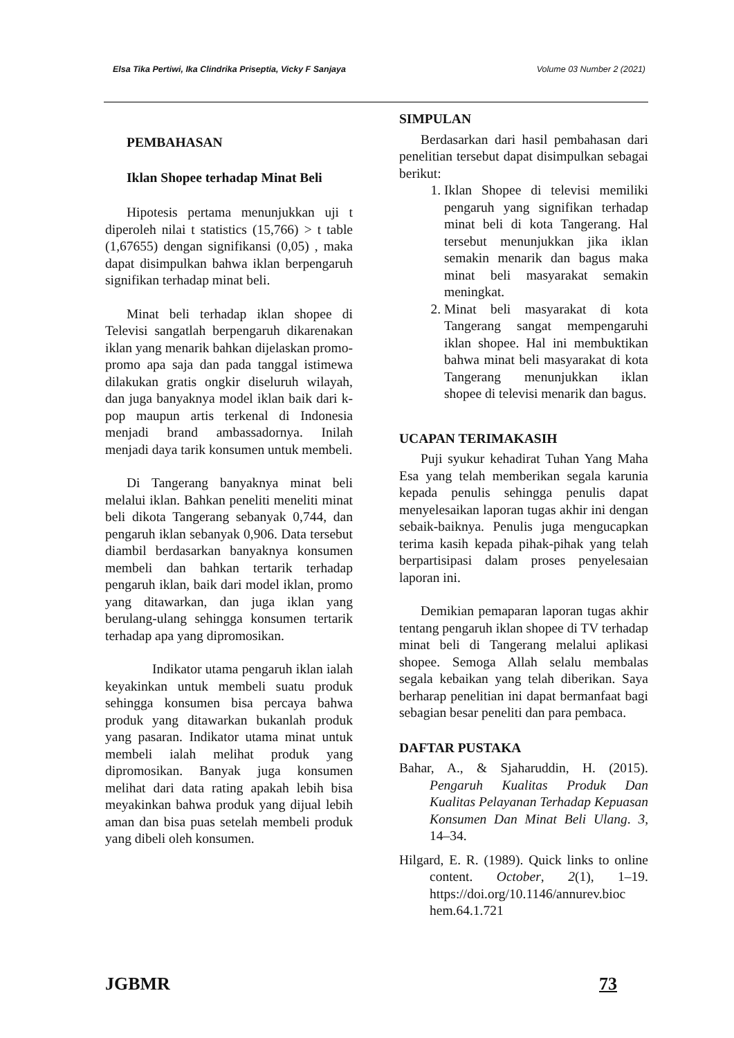Elsa Tika Pertiwi, Ika Clindrika Priseptia, Vicky F Sanjaya Volume 03 Number 2 (2021)
PEMBAHASAN
Iklan Shopee terhadap Minat Beli
Hipotesis pertama menunjukkan uji t diperoleh nilai t statistics (15,766) > t table (1,67655) dengan signifikansi (0,05) , maka dapat disimpulkan bahwa iklan berpengaruh signifikan terhadap minat beli.
Minat beli terhadap iklan shopee di Televisi sangatlah berpengaruh dikarenakan iklan yang menarik bahkan dijelaskan promo-promo apa saja dan pada tanggal istimewa dilakukan gratis ongkir diseluruh wilayah, dan juga banyaknya model iklan baik dari k-pop maupun artis terkenal di Indonesia menjadi brand ambassadornya. Inilah menjadi daya tarik konsumen untuk membeli.
Di Tangerang banyaknya minat beli melalui iklan. Bahkan peneliti meneliti minat beli dikota Tangerang sebanyak 0,744, dan pengaruh iklan sebanyak 0,906. Data tersebut diambil berdasarkan banyaknya konsumen membeli dan bahkan tertarik terhadap pengaruh iklan, baik dari model iklan, promo yang ditawarkan, dan juga iklan yang berulang-ulang sehingga konsumen tertarik terhadap apa yang dipromosikan.
Indikator utama pengaruh iklan ialah keyakinkan untuk membeli suatu produk sehingga konsumen bisa percaya bahwa produk yang ditawarkan bukanlah produk yang pasaran. Indikator utama minat untuk membeli ialah melihat produk yang dipromosikan. Banyak juga konsumen melihat dari data rating apakah lebih bisa meyakinkan bahwa produk yang dijual lebih aman dan bisa puas setelah membeli produk yang dibeli oleh konsumen.
SIMPULAN
Berdasarkan dari hasil pembahasan dari penelitian tersebut dapat disimpulkan sebagai berikut:
1. Iklan Shopee di televisi memiliki pengaruh yang signifikan terhadap minat beli di kota Tangerang. Hal tersebut menunjukkan jika iklan semakin menarik dan bagus maka minat beli masyarakat semakin meningkat.
2. Minat beli masyarakat di kota Tangerang sangat mempengaruhi iklan shopee. Hal ini membuktikan bahwa minat beli masyarakat di kota Tangerang menunjukkan iklan shopee di televisi menarik dan bagus.
UCAPAN TERIMAKASIH
Puji syukur kehadirat Tuhan Yang Maha Esa yang telah memberikan segala karunia kepada penulis sehingga penulis dapat menyelesaikan laporan tugas akhir ini dengan sebaik-baiknya. Penulis juga mengucapkan terima kasih kepada pihak-pihak yang telah berpartisipasi dalam proses penyelesaian laporan ini.
Demikian pemaparan laporan tugas akhir tentang pengaruh iklan shopee di TV terhadap minat beli di Tangerang melalui aplikasi shopee. Semoga Allah selalu membalas segala kebaikan yang telah diberikan. Saya berharap penelitian ini dapat bermanfaat bagi sebagian besar peneliti dan para pembaca.
DAFTAR PUSTAKA
Bahar, A., & Sjaharuddin, H. (2015). Pengaruh Kualitas Produk Dan Kualitas Pelayanan Terhadap Kepuasan Konsumen Dan Minat Beli Ulang. 3, 14–34.
Hilgard, E. R. (1989). Quick links to online content. October, 2(1), 1–19. https://doi.org/10.1146/annurev.bioc hem.64.1.721
JGBMR 73